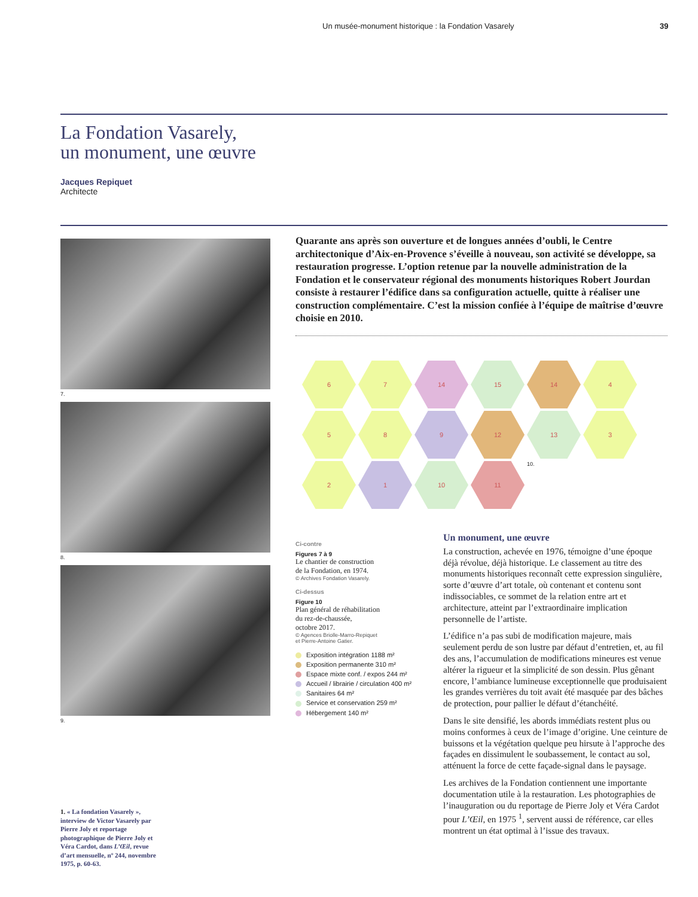Un musée-monument historique : la Fondation Vasarely 39
La Fondation Vasarely,
un monument, une œuvre
Jacques Repiquet
Architecte
7.
8.
9.
Quarante ans après son ouverture et de longues années d’oubli, le Centre architectonique d’Aix-en-Provence s’éveille à nouveau, son activité se développe, sa restauration progresse. L’option retenue par la nouvelle administration de la Fondation et le conservateur régional des monuments historiques Robert Jourdan consiste à restaurer l’édifice dans sa configuration actuelle, quitte à réaliser une construction complémentaire. C’est la mission confiée à l’équipe de maîtrise d’œuvre choisie en 2010.
6
7
14
15
14
4
5
8
9
12
13
3
2
1
10
11
10.
Ci-contre
Figures 7 à 9
Le chantier de construction
de la Fondation, en 1974.
© Archives Fondation Vasarely.
Ci-dessus
Figure 10
Plan général de réhabilitation
du rez-de-chaussée,
octobre 2017.
© Agences Briolle-Marro-Repiquet
et Pierre-Antoine Gatier.
Exposition intégration 1188 m²
Exposition permanente 310 m²
Espace mixte conf. / expos 244 m²
Accueil / librairie / circulation 400 m²
Sanitaires 64 m²
Service et conservation 259 m²
Hébergement 140 m²
Un monument, une œuvre
La construction, achevée en 1976, témoigne d’une époque déjà révolue, déjà historique. Le classement au titre des monuments historiques reconnaît cette expression singulière, sorte d’œuvre d’art totale, où contenant et contenu sont indissociables, ce sommet de la relation entre art et architecture, atteint par l’extraordinaire implication personnelle de l’artiste.
L’édifice n’a pas subi de modification majeure, mais seulement perdu de son lustre par défaut d’entretien, et, au fil des ans, l’accumulation de modifications mineures est venue altérer la rigueur et la simplicité de son dessin. Plus gênant encore, l’ambiance lumineuse exceptionnelle que produisaient les grandes verrières du toit avait été masquée par des bâches de protection, pour pallier le défaut d’étanchéité.
Dans le site densifié, les abords immédiats restent plus ou moins conformes à ceux de l’image d’origine. Une ceinture de buissons et la végétation quelque peu hirsute à l’approche des façades en dissimulent le soubassement, le contact au sol, atténuent la force de cette façade-signal dans le paysage.
Les archives de la Fondation contiennent une importante documentation utile à la restauration. Les photographies de l’inauguration ou du reportage de Pierre Joly et Véra Cardot pour L’Œil, en 1975 <sup>1</sup>, servent aussi de référence, car elles montrent un état optimal à l’issue des travaux.
1. « La fondation Vasarely », interview de Victor Vasarely par Pierre Joly et reportage photographique de Pierre Joly et Véra Cardot, dans L’Œil, revue d’art mensuelle, nº 244, novembre 1975, p. 60-63.